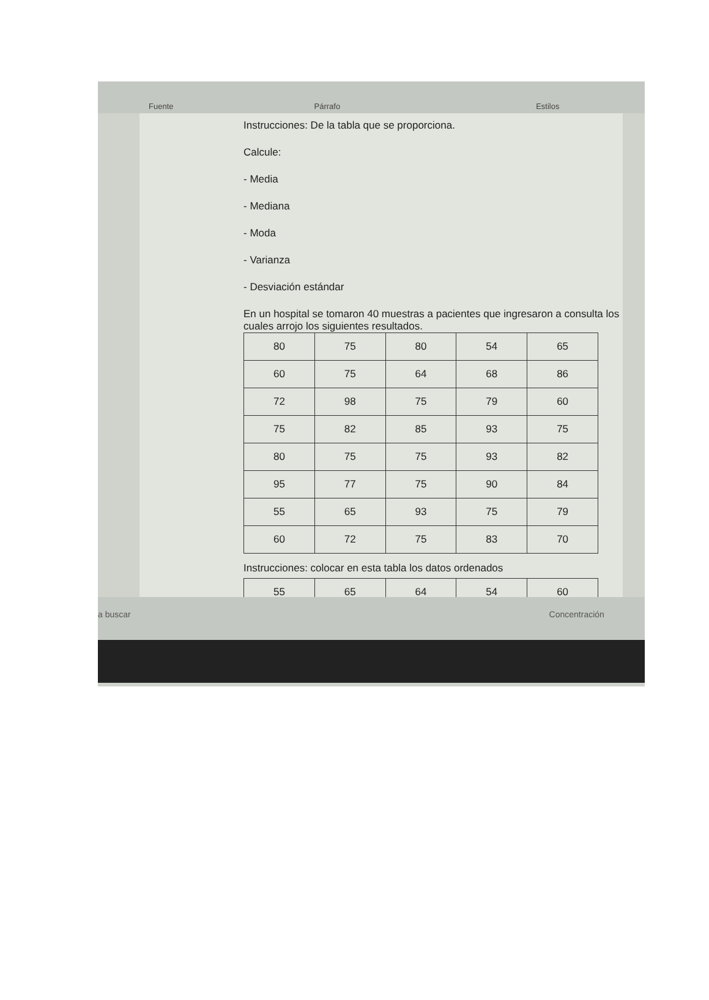Fuente Párrafo Estilos
Instrucciones: De la tabla que se proporciona.
Calcule:
- Media
- Mediana
- Moda
- Varianza
- Desviación estándar
En un hospital se tomaron 40 muestras a pacientes que ingresaron a consulta los cuales arrojo los siguientes resultados.
| 80 | 75 | 80 | 54 | 65 |
| 60 | 75 | 64 | 68 | 86 |
| 72 | 98 | 75 | 79 | 60 |
| 75 | 82 | 85 | 93 | 75 |
| 80 | 75 | 75 | 93 | 82 |
| 95 | 77 | 75 | 90 | 84 |
| 55 | 65 | 93 | 75 | 79 |
| 60 | 72 | 75 | 83 | 70 |
Instrucciones: colocar en esta tabla los datos ordenados
| 55 | 65 | 64 | 54 | 60 |
a buscar Concentración